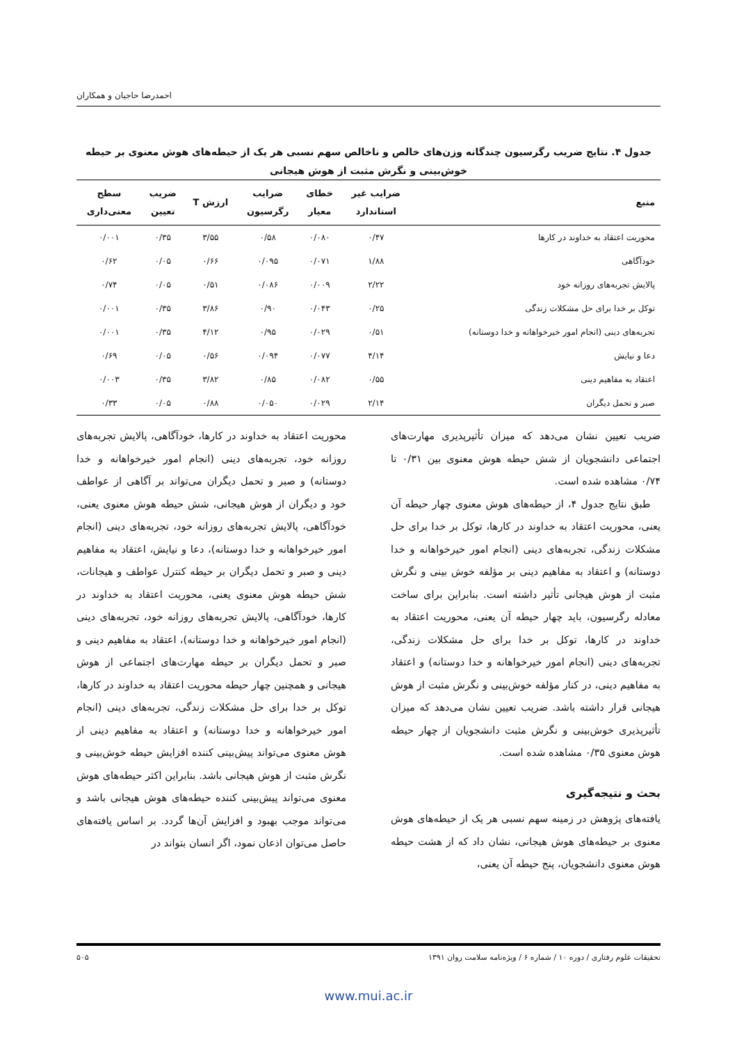احمدرضا حاجیان و همکاران
جدول ۴. نتایج ضریب رگرسیون چندگانه وزن‌های خالص و ناخالص سهم نسبی هر یک از حیطه‌های هوش معنوی بر حیطه
خوش‌بینی و نگرش مثبت از هوش هیجانی
| منبع | ضرایب غیر استاندارد | خطای معیار | ضرایب رگرسیون | ارزش T | ضریب تعیین | سطح معنی‌داری |
| --- | --- | --- | --- | --- | --- | --- |
| محوریت اعتقاد به خداوند در کارها | ۰/۴۷ | ۰/۰۸۰ | ۰/۵۸ | ۳/۵۵ | ۰/۳۵ | ۰/۰۰۱ |
| خودآگاهی | ۱/۸۸ | ۰/۰۷۱ | ۰/۰۹۵ | ۰/۶۶ | ۰/۰۵ | ۰/۶۲ |
| پالایش تجربه‌های روزانه خود | ۲/۲۲ | ۰/۰۰۹ | ۰/۰۸۶ | ۰/۵۱ | ۰/۰۵ | ۰/۷۴ |
| توکل بر خدا برای حل مشکلات زندگی | ۰/۲۵ | ۰/۰۴۳ | ۰/۹۰ | ۳/۸۶ | ۰/۳۵ | ۰/۰۰۱ |
| تجربه‌های دینی (انجام امور خیرخواهانه و خدا دوستانه) | ۰/۵۱ | ۰/۰۲۹ | ۰/۹۵ | ۴/۱۲ | ۰/۳۵ | ۰/۰۰۱ |
| دعا و نیایش | ۴/۱۴ | ۰/۰۷۷ | ۰/۰۹۴ | ۰/۵۶ | ۰/۰۵ | ۰/۶۹ |
| اعتقاد به مفاهیم دینی | ۰/۵۵ | ۰/۰۸۲ | ۰/۸۵ | ۳/۸۲ | ۰/۳۵ | ۰/۰۰۳ |
| صبر و تحمل دیگران | ۲/۱۴ | ۰/۰۲۹ | ۰/۰۵۰ | ۰/۸۸ | ۰/۰۵ | ۰/۳۳ |
ضریب تعیین نشان می‌دهد که میزان تأثیرپذیری مهارت‌های اجتماعی دانشجویان از شش حیطه هوش معنوی بین ۰/۳۱ تا ۰/۷۴ مشاهده شده است.
 طبق نتایج جدول ۴، از حیطه‌های هوش معنوی چهار حیطه آن یعنی، محوریت اعتقاد به خداوند در کارها، توکل بر خدا برای حل مشکلات زندگی، تجربه‌های دینی (انجام امور خیرخواهانه و خدا دوستانه) و اعتقاد به مفاهیم دینی بر مؤلفه خوش بینی و نگرش مثبت از هوش هیجانی تأثیر داشته است. بنابراین برای ساخت معادله رگرسیون، باید چهار حیطه آن یعنی، محوریت اعتقاد به خداوند در کارها، توکل بر خدا برای حل مشکلات زندگی، تجربه‌های دینی (انجام امور خیرخواهانه و خدا دوستانه) و اعتقاد به مفاهیم دینی، در کنار مؤلفه خوش‌بینی و نگرش مثبت از هوش هیجانی قرار داشته باشد. ضریب تعیین نشان می‌دهد که میزان تأثیرپذیری خوش‌بینی و نگرش مثبت دانشجویان از چهار حیطه هوش معنوی ۰/۳۵ مشاهده شده است.
بحث و نتیجه‌گیری
یافته‌های پژوهش در زمینه سهم نسبی هر یک از حیطه‌های هوش معنوی بر حیطه‌های هوش هیجانی، نشان داد که از هشت حیطه هوش معنوی دانشجویان، پنج حیطه آن یعنی،
محوریت اعتقاد به خداوند در کارها، خودآگاهی، پالایش تجربه‌های روزانه خود، تجربه‌های دینی (انجام امور خیرخواهانه و خدا دوستانه) و صبر و تحمل دیگران می‌تواند بر آگاهی از عواطف خود و دیگران از هوش هیجانی، شش حیطه هوش معنوی یعنی، خودآگاهی، پالایش تجربه‌های روزانه خود، تجربه‌های دینی (انجام امور خیرخواهانه و خدا دوستانه)، دعا و نیایش، اعتقاد به مفاهیم دینی و صبر و تحمل دیگران بر حیطه کنترل عواطف و هیجانات، شش حیطه هوش معنوی یعنی، محوریت اعتقاد به خداوند در کارها، خودآگاهی، پالایش تجربه‌های روزانه خود، تجربه‌های دینی (انجام امور خیرخواهانه و خدا دوستانه)، اعتقاد به مفاهیم دینی و صبر و تحمل دیگران بر حیطه مهارت‌های اجتماعی از هوش هیجانی و همچنین چهار حیطه محوریت اعتقاد به خداوند در کارها، توکل بر خدا برای حل مشکلات زندگی، تجربه‌های دینی (انجام امور خیرخواهانه و خدا دوستانه) و اعتقاد به مفاهیم دینی از هوش معنوی می‌تواند پیش‌بینی کننده افزایش حیطه خوش‌بینی و نگرش مثبت از هوش هیجانی باشد. بنابراین اکثر حیطه‌های هوش معنوی می‌تواند پیش‌بینی کننده حیطه‌های هوش هیجانی باشد و می‌تواند موجب بهبود و افزایش آن‌ها گردد. بر اساس یافته‌های حاصل می‌توان اذعان نمود، اگر انسان بتواند در
تحقیقات علوم رفتاری / دوره ۱۰ / شماره ۶ / ویژه‌نامه سلامت روان ۱۳۹۱ ۵۰۵
www.mui.ac.ir